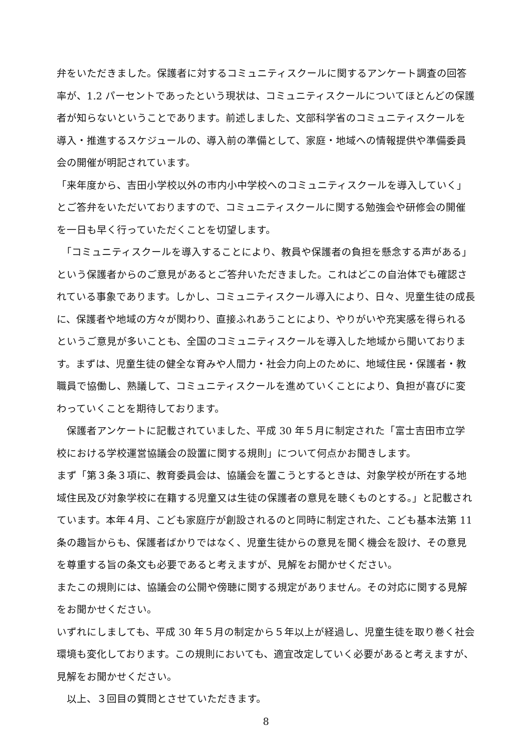弁をいただきました。保護者に対するコミュニティスクールに関するアンケート調査の回答率が、1.2 パーセントであったという現状は、コミュニティスクールについてほとんどの保護者が知らないということであります。前述しました、文部科学省のコミュニティスクールを導入・推進するスケジュールの、導入前の準備として、家庭・地域への情報提供や準備委員会の開催が明記されています。
「来年度から、吉田小学校以外の市内小中学校へのコミュニティスクールを導入していく」とご答弁をいただいておりますので、コミュニティスクールに関する勉強会や研修会の開催を一日も早く行っていただくことを切望します。
　「コミュニティスクールを導入することにより、教員や保護者の負担を懸念する声がある」という保護者からのご意見があるとご答弁いただきました。これはどこの自治体でも確認されている事象であります。しかし、コミュニティスクール導入により、日々、児童生徒の成長に、保護者や地域の方々が関わり、直接ふれあうことにより、やりがいや充実感を得られるというご意見が多いことも、全国のコミュニティスクールを導入した地域から聞いております。まずは、児童生徒の健全な育みや人間力・社会力向上のために、地域住民・保護者・教職員で協働し、熟議して、コミュニティスクールを進めていくことにより、負担が喜びに変わっていくことを期待しております。
　保護者アンケートに記載されていました、平成 30 年５月に制定された「富士吉田市立学校における学校運営協議会の設置に関する規則」について何点かお聞きします。
まず「第３条３項に、教育委員会は、協議会を置こうとするときは、対象学校が所在する地域住民及び対象学校に在籍する児童又は生徒の保護者の意見を聴くものとする。」と記載されています。本年４月、こども家庭庁が創設されるのと同時に制定された、こども基本法第 11 条の趣旨からも、保護者ばかりではなく、児童生徒からの意見を聞く機会を設け、その意見を尊重する旨の条文も必要であると考えますが、見解をお聞かせください。
またこの規則には、協議会の公開や傍聴に関する規定がありません。その対応に関する見解をお聞かせください。
いずれにしましても、平成 30 年５月の制定から５年以上が経過し、児童生徒を取り巻く社会環境も変化しております。この規則においても、適宜改定していく必要があると考えますが、見解をお聞かせください。
　以上、３回目の質問とさせていただきます。
8